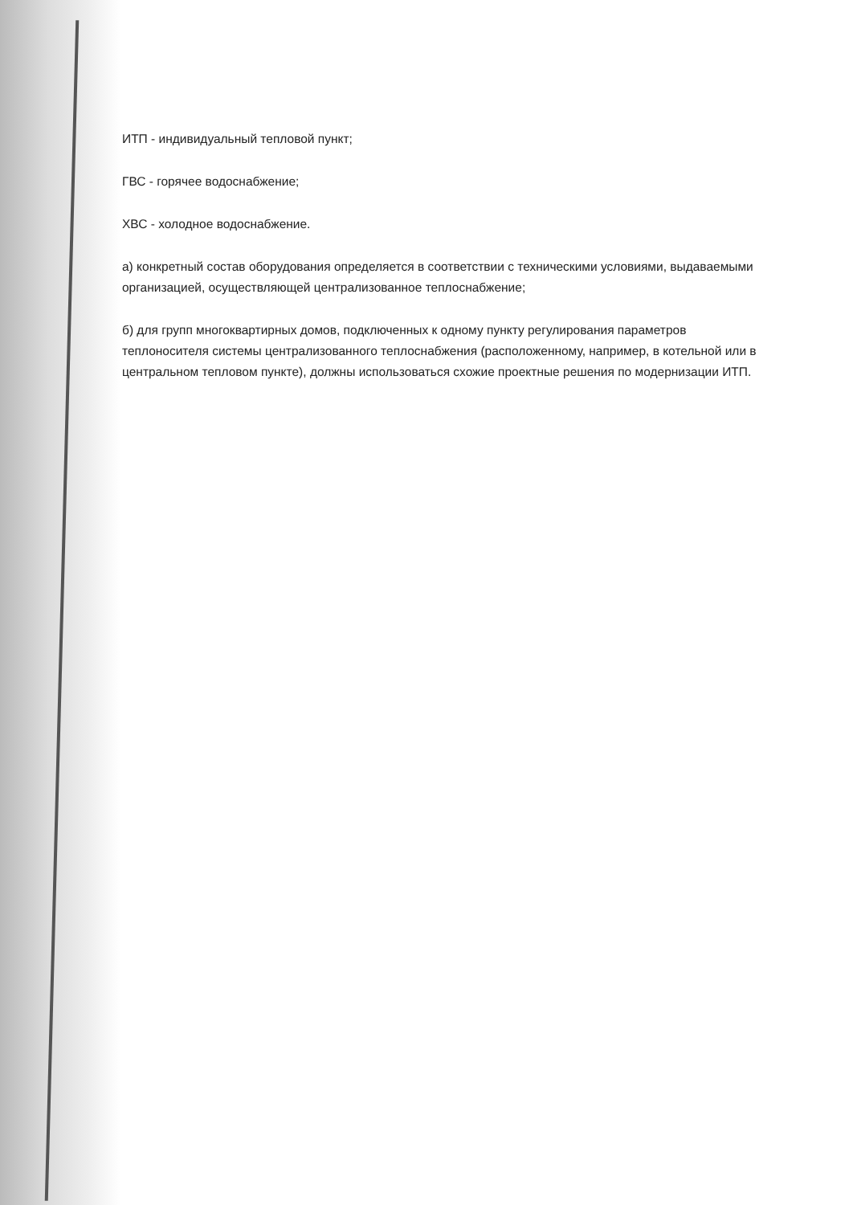ИТП - индивидуальный тепловой пункт;
ГВС - горячее водоснабжение;
ХВС - холодное водоснабжение.
а) конкретный состав оборудования определяется в соответствии с техническими условиями, выдаваемыми организацией, осуществляющей централизованное теплоснабжение;
б) для групп многоквартирных домов, подключенных к одному пункту регулирования параметров теплоносителя системы централизованного теплоснабжения (расположенному, например, в котельной или в центральном тепловом пункте), должны использоваться схожие проектные решения по модернизации ИТП.